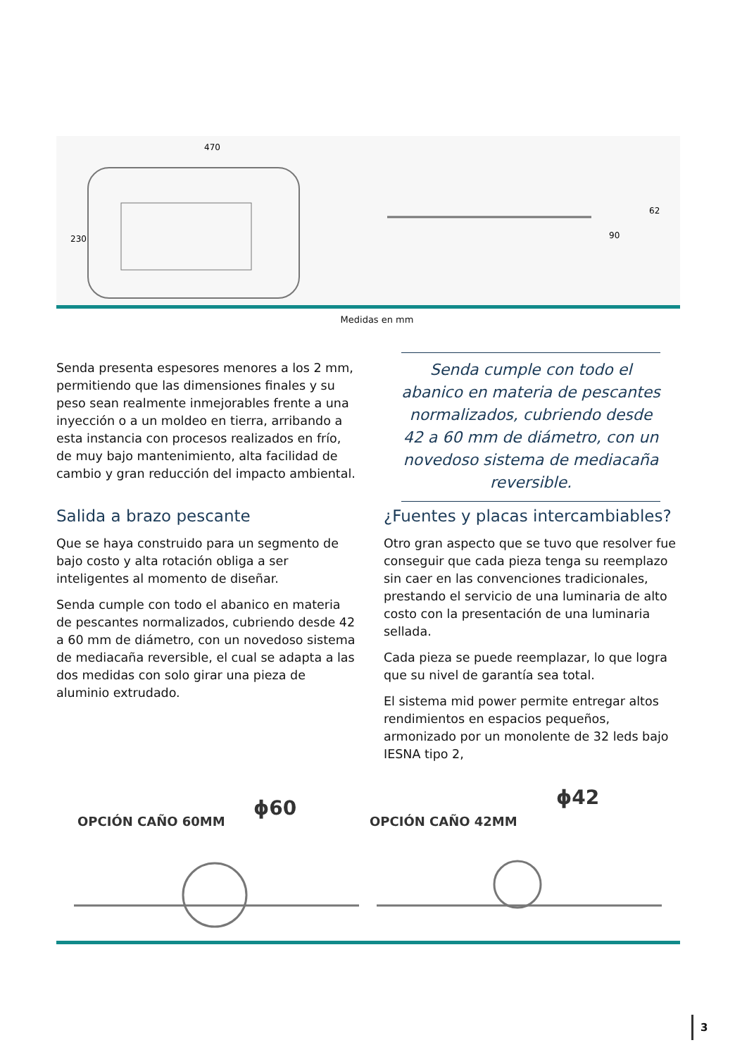470
230
90
62
Medidas en mm
Senda presenta espesores menores a los 2 mm, permitiendo que las dimensiones finales y su peso sean realmente inmejorables frente a una inyección o a un moldeo en tierra, arribando a esta instancia con procesos realizados en frío, de muy bajo mantenimiento, alta facilidad de cambio y gran reducción del impacto ambiental.
Senda cumple con todo el abanico en materia de pescantes normalizados, cubriendo desde 42 a 60 mm de diámetro, con un novedoso sistema de mediacaña reversible.
Salida a brazo pescante
Que se haya construido para un segmento de bajo costo y alta rotación obliga a ser inteligentes al momento de diseñar.
Senda cumple con todo el abanico en materia de pescantes normalizados, cubriendo desde 42 a 60 mm de diámetro, con un novedoso sistema de mediacaña reversible, el cual se adapta a las dos medidas con solo girar una pieza de aluminio extrudado.
¿Fuentes y placas intercambiables?
Otro gran aspecto que se tuvo que resolver fue conseguir que cada pieza tenga su reemplazo sin caer en las convenciones tradicionales, prestando el servicio de una luminaria de alto costo con la presentación de una luminaria sellada.
Cada pieza se puede reemplazar, lo que logra que su nivel de garantía sea total.
El sistema mid power permite entregar altos rendimientos en espacios pequeños, armonizado por un monolente de 32 leds bajo IESNA tipo 2,
OPCIÓN CAÑO 60MM
ϕ60
OPCIÓN CAÑO 42MM
ϕ42
3